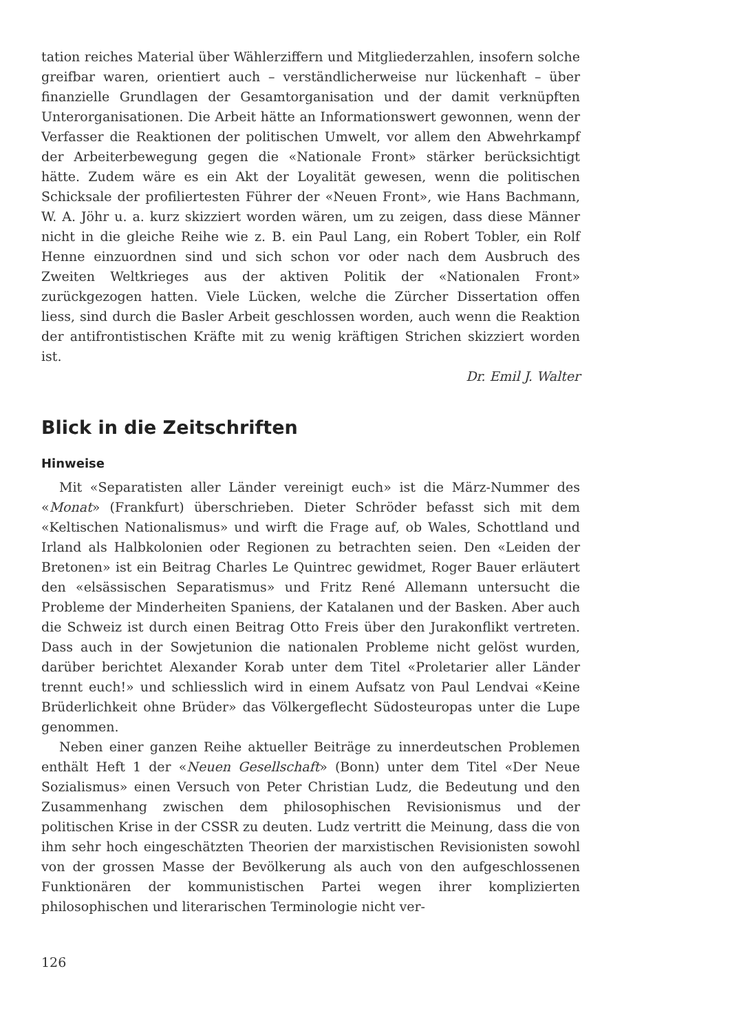tation reiches Material über Wählerziffern und Mitgliederzahlen, insofern solche greifbar waren, orientiert auch – verständlicherweise nur lückenhaft – über finanzielle Grundlagen der Gesamtorganisation und der damit verknüpften Unterorganisationen. Die Arbeit hätte an Informationswert gewonnen, wenn der Verfasser die Reaktionen der politischen Umwelt, vor allem den Abwehrkampf der Arbeiterbewegung gegen die «Nationale Front» stärker berücksichtigt hätte. Zudem wäre es ein Akt der Loyalität gewesen, wenn die politischen Schicksale der profiliertesten Führer der «Neuen Front», wie Hans Bachmann, W. A. Jöhr u. a. kurz skizziert worden wären, um zu zeigen, dass diese Männer nicht in die gleiche Reihe wie z. B. ein Paul Lang, ein Robert Tobler, ein Rolf Henne einzuordnen sind und sich schon vor oder nach dem Ausbruch des Zweiten Weltkrieges aus der aktiven Politik der «Nationalen Front» zurückgezogen hatten. Viele Lücken, welche die Zürcher Dissertation offen liess, sind durch die Basler Arbeit geschlossen worden, auch wenn die Reaktion der antifrontistischen Kräfte mit zu wenig kräftigen Strichen skizziert worden ist.
Dr. Emil J. Walter
Blick in die Zeitschriften
Hinweise
Mit «Separatisten aller Länder vereinigt euch» ist die März-Nummer des «Monat» (Frankfurt) überschrieben. Dieter Schröder befasst sich mit dem «Keltischen Nationalismus» und wirft die Frage auf, ob Wales, Schottland und Irland als Halbkolonien oder Regionen zu betrachten seien. Den «Leiden der Bretonen» ist ein Beitrag Charles Le Quintrec gewidmet, Roger Bauer erläutert den «elsässischen Separatismus» und Fritz René Allemann untersucht die Probleme der Minderheiten Spaniens, der Katalanen und der Basken. Aber auch die Schweiz ist durch einen Beitrag Otto Freis über den Jurakonflikt vertreten. Dass auch in der Sowjetunion die nationalen Probleme nicht gelöst wurden, darüber berichtet Alexander Korab unter dem Titel «Proletarier aller Länder trennt euch!» und schliesslich wird in einem Aufsatz von Paul Lendvai «Keine Brüderlichkeit ohne Brüder» das Völkergeflecht Südosteuropas unter die Lupe genommen.
Neben einer ganzen Reihe aktueller Beiträge zu innerdeutschen Problemen enthält Heft 1 der «Neuen Gesellschaft» (Bonn) unter dem Titel «Der Neue Sozialismus» einen Versuch von Peter Christian Ludz, die Bedeutung und den Zusammenhang zwischen dem philosophischen Revisionismus und der politischen Krise in der CSSR zu deuten. Ludz vertritt die Meinung, dass die von ihm sehr hoch eingeschätzten Theorien der marxistischen Revisionisten sowohl von der grossen Masse der Bevölkerung als auch von den aufgeschlossenen Funktionären der kommunistischen Partei wegen ihrer komplizierten philosophischen und literarischen Terminologie nicht ver-
126